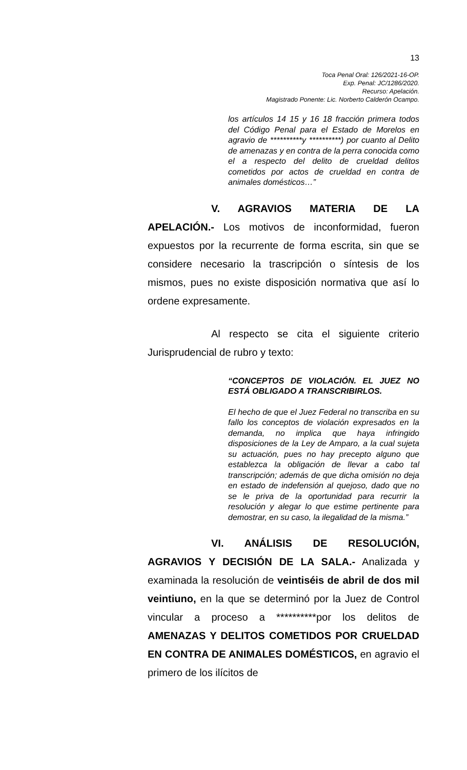13
Toca Penal Oral: 126/2021-16-OP.
Exp. Penal: JC/1286/2020.
Recurso: Apelación.
Magistrado Ponente: Lic. Norberto Calderón Ocampo.
los artículos 14 15 y 16 18 fracción primera todos del Código Penal para el Estado de Morelos en agravio de **********y **********) por cuanto al Delito de amenazas y en contra de la perra conocida como el a respecto del delito de crueldad delitos cometidos por actos de crueldad en contra de animales domésticos…”
V. AGRAVIOS MATERIA DE LA APELACIÓN.- Los motivos de inconformidad, fueron expuestos por la recurrente de forma escrita, sin que se considere necesario la trascripción o síntesis de los mismos, pues no existe disposición normativa que así lo ordene expresamente.
Al respecto se cita el siguiente criterio Jurisprudencial de rubro y texto:
“CONCEPTOS DE VIOLACIÓN. EL JUEZ NO ESTÁ OBLIGADO A TRANSCRIBIRLOS.
El hecho de que el Juez Federal no transcriba en su fallo los conceptos de violación expresados en la demanda, no implica que haya infringido disposiciones de la Ley de Amparo, a la cual sujeta su actuación, pues no hay precepto alguno que establezca la obligación de llevar a cabo tal transcripción; además de que dicha omisión no deja en estado de indefensión al quejoso, dado que no se le priva de la oportunidad para recurrir la resolución y alegar lo que estime pertinente para demostrar, en su caso, la ilegalidad de la misma.”
VI. ANÁLISIS DE RESOLUCIÓN, AGRAVIOS Y DECISIÓN DE LA SALA.- Analizada y examinada la resolución de veintiséis de abril de dos mil veintiuno, en la que se determinó por la Juez de Control vincular a proceso a **********por los delitos de AMENAZAS Y DELITOS COMETIDOS POR CRUELDAD EN CONTRA DE ANIMALES DOMÉSTICOS, en agravio el primero de los ilícitos de